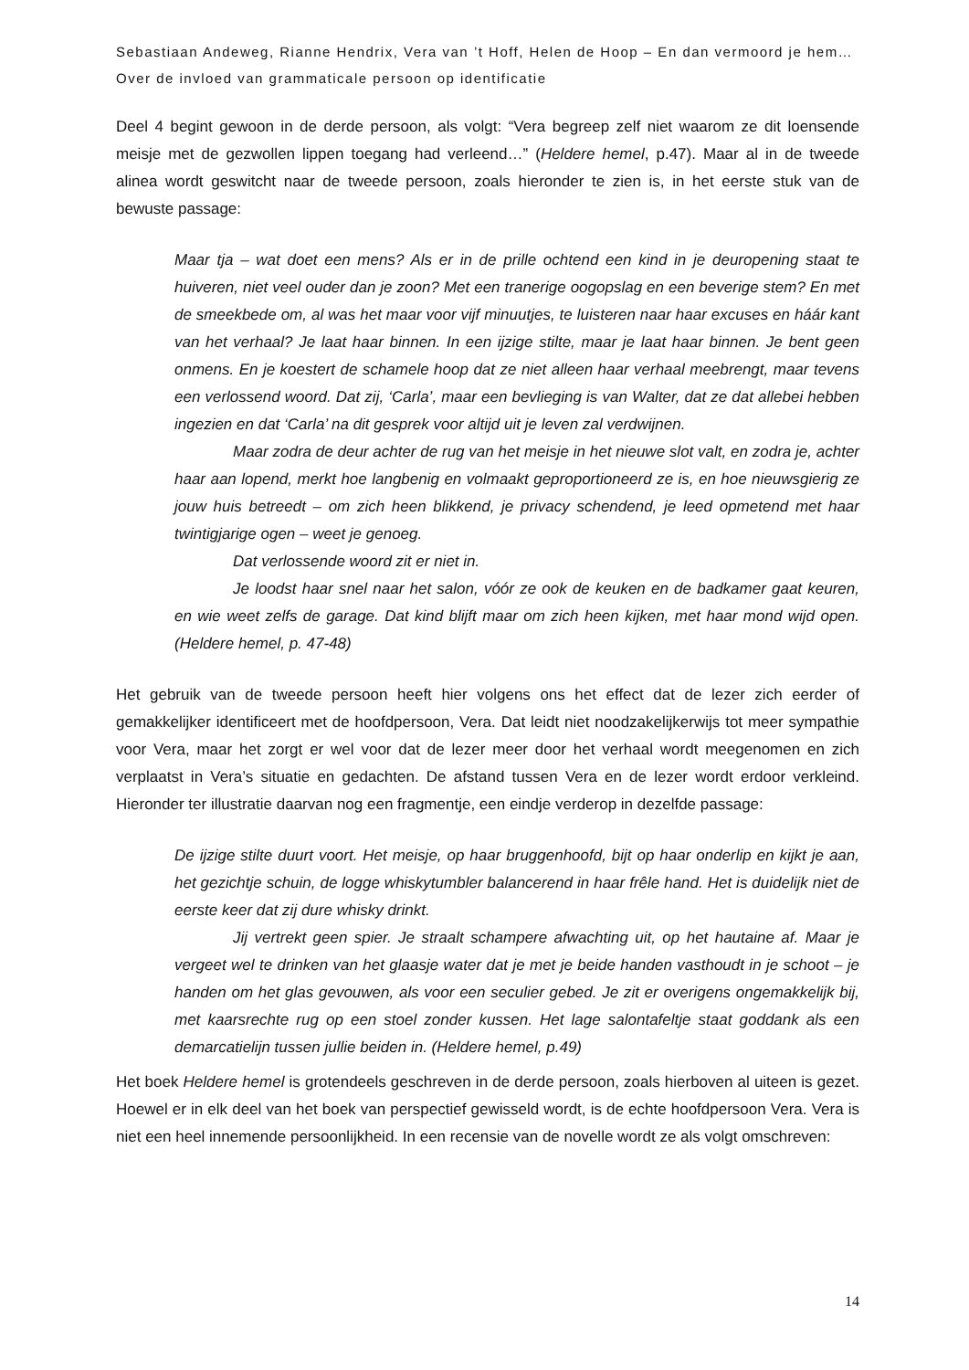Sebastiaan Andeweg, Rianne Hendrix, Vera van ’t Hoff, Helen de Hoop – En dan vermoord je hem… Over de invloed van grammaticale persoon op identificatie
Deel 4 begint gewoon in de derde persoon, als volgt: “Vera begreep zelf niet waarom ze dit loensende meisje met de gezwollen lippen toegang had verleend…” (Heldere hemel, p.47). Maar al in de tweede alinea wordt geswitcht naar de tweede persoon, zoals hieronder te zien is, in het eerste stuk van de bewuste passage:
Maar tja – wat doet een mens? Als er in de prille ochtend een kind in je deuropening staat te huiveren, niet veel ouder dan je zoon? Met een tranerige oogopslag en een beverige stem? En met de smeekbede om, al was het maar voor vijf minuutjes, te luisteren naar haar excuses en háár kant van het verhaal? Je laat haar binnen. In een ijzige stilte, maar je laat haar binnen. Je bent geen onmens. En je koestert de schamele hoop dat ze niet alleen haar verhaal meebrengt, maar tevens een verlossend woord. Dat zij, ‘Carla’, maar een bevlieging is van Walter, dat ze dat allebei hebben ingezien en dat ‘Carla’ na dit gesprek voor altijd uit je leven zal verdwijnen.
Maar zodra de deur achter de rug van het meisje in het nieuwe slot valt, en zodra je, achter haar aan lopend, merkt hoe langbenig en volmaakt geproportioneerd ze is, en hoe nieuwsgierig ze jouw huis betreedt – om zich heen blikkend, je privacy schendend, je leed opmetend met haar twintigjarige ogen – weet je genoeg.
Dat verlossende woord zit er niet in.
Je loodst haar snel naar het salon, vóór ze ook de keuken en de badkamer gaat keuren, en wie weet zelfs de garage. Dat kind blijft maar om zich heen kijken, met haar mond wijd open. (Heldere hemel, p. 47-48)
Het gebruik van de tweede persoon heeft hier volgens ons het effect dat de lezer zich eerder of gemakkelijker identificeert met de hoofdpersoon, Vera. Dat leidt niet noodzakelijkerwijs tot meer sympathie voor Vera, maar het zorgt er wel voor dat de lezer meer door het verhaal wordt meegenomen en zich verplaatst in Vera’s situatie en gedachten. De afstand tussen Vera en de lezer wordt erdoor verkleind. Hieronder ter illustratie daarvan nog een fragmentje, een eindje verderop in dezelfde passage:
De ijzige stilte duurt voort. Het meisje, op haar bruggenhoofd, bijt op haar onderlip en kijkt je aan, het gezichtje schuin, de logge whiskytumbler balancerend in haar frêle hand. Het is duidelijk niet de eerste keer dat zij dure whisky drinkt.
Jij vertrekt geen spier. Je straalt schampere afwachting uit, op het hautaine af. Maar je vergeet wel te drinken van het glaasje water dat je met je beide handen vasthoudt in je schoot – je handen om het glas gevouwen, als voor een seculier gebed. Je zit er overigens ongemakkelijk bij, met kaarsrechte rug op een stoel zonder kussen. Het lage salontafeltje staat goddank als een demarcatielijn tussen jullie beiden in. (Heldere hemel, p.49)
Het boek Heldere hemel is grotendeels geschreven in de derde persoon, zoals hierboven al uiteen is gezet. Hoewel er in elk deel van het boek van perspectief gewisseld wordt, is de echte hoofdpersoon Vera. Vera is niet een heel innemende persoonlijkheid. In een recensie van de novelle wordt ze als volgt omschreven:
14